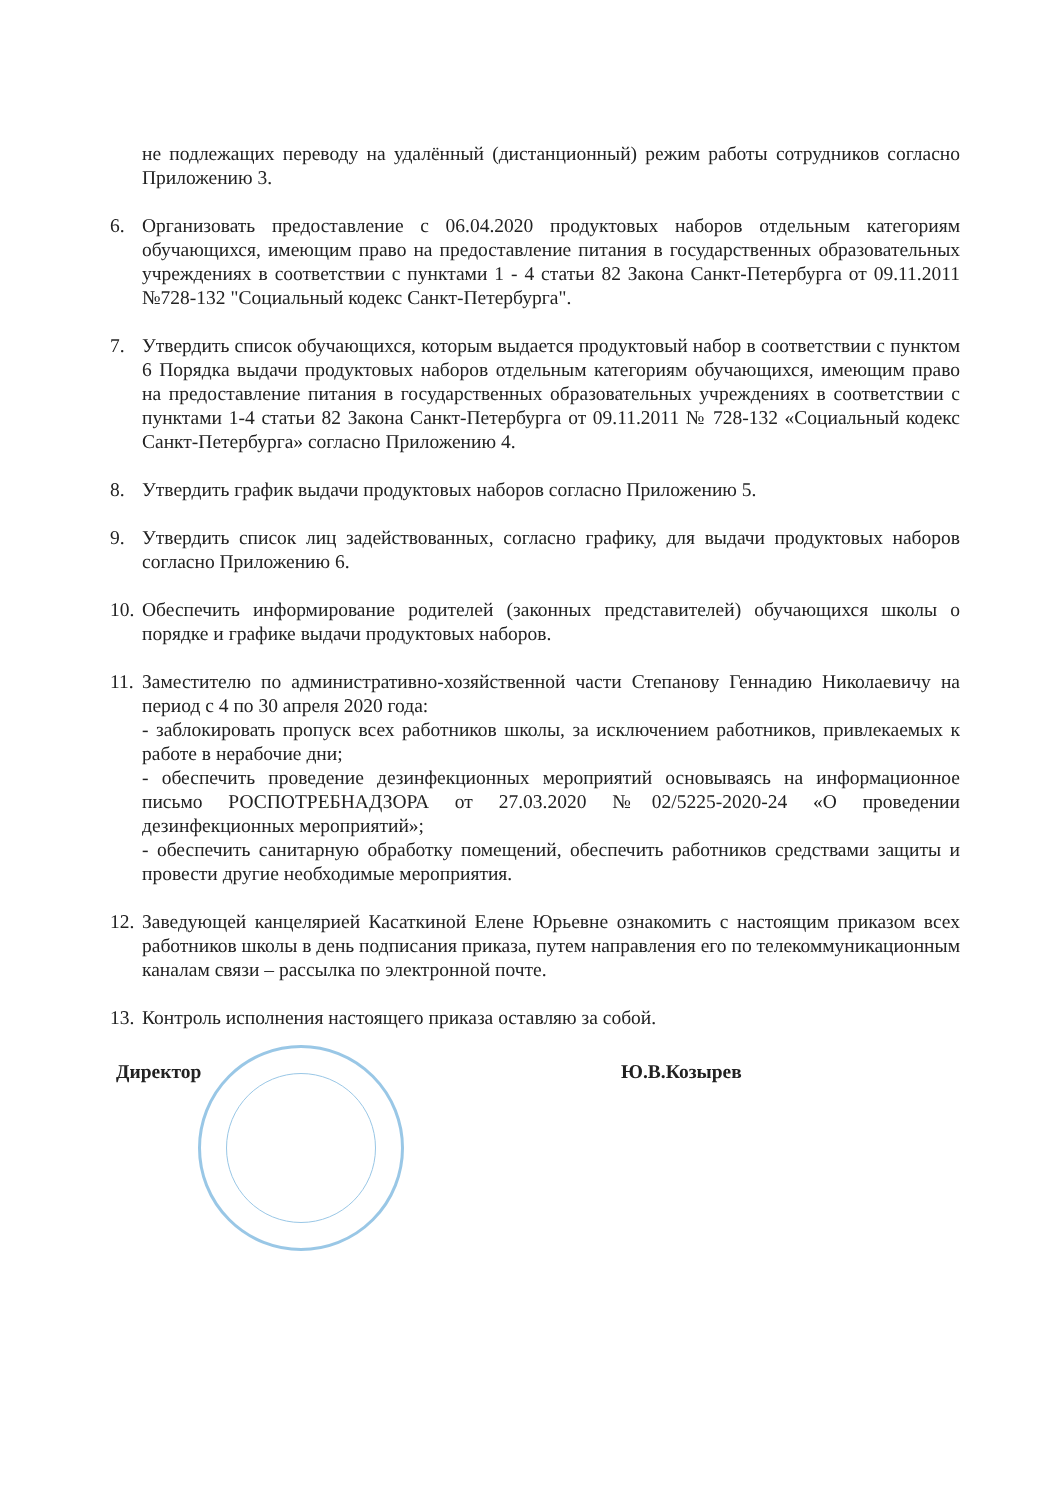не подлежащих переводу на удалённый (дистанционный) режим работы сотрудников согласно Приложению 3.
6. Организовать предоставление с 06.04.2020 продуктовых наборов отдельным категориям обучающихся, имеющим право на предоставление питания в государственных образовательных учреждениях в соответствии с пунктами 1 - 4 статьи 82 Закона Санкт-Петербурга от 09.11.2011 №728-132 "Социальный кодекс Санкт-Петербурга".
7. Утвердить список обучающихся, которым выдается продуктовый набор в соответствии с пунктом 6 Порядка выдачи продуктовых наборов отдельным категориям обучающихся, имеющим право на предоставление питания в государственных образовательных учреждениях в соответствии с пунктами 1-4 статьи 82 Закона Санкт-Петербурга от 09.11.2011 № 728-132 «Социальный кодекс Санкт-Петербурга» согласно Приложению 4.
8. Утвердить график выдачи продуктовых наборов согласно Приложению 5.
9. Утвердить список лиц задействованных, согласно графику, для выдачи продуктовых наборов согласно Приложению 6.
10.
Обеспечить информирование родителей (законных представителей) обучающихся школы о порядке и графике выдачи продуктовых наборов.
11.
Заместителю по административно-хозяйственной части Степанову Геннадию Николаевичу на период с 4 по 30 апреля 2020 года:
- заблокировать пропуск всех работников школы, за исключением работников, привлекаемых к работе в нерабочие дни;
- обеспечить проведение дезинфекционных мероприятий основываясь на информационное письмо РОСПОТРЕБНАДЗОРА от 27.03.2020 №02/5225-2020-24 «О проведении дезинфекционных мероприятий»;
- обеспечить санитарную обработку помещений, обеспечить работников средствами защиты и провести другие необходимые мероприятия.
12.
Заведующей канцелярией Касаткиной Елене Юрьевне ознакомить с настоящим приказом всех работников школы в день подписания приказа, путем направления его по телекоммуникационным каналам связи – рассылка по электронной почте.
13.
Контроль исполнения настоящего приказа оставляю за собой.
Директор Ю.В.Козырев